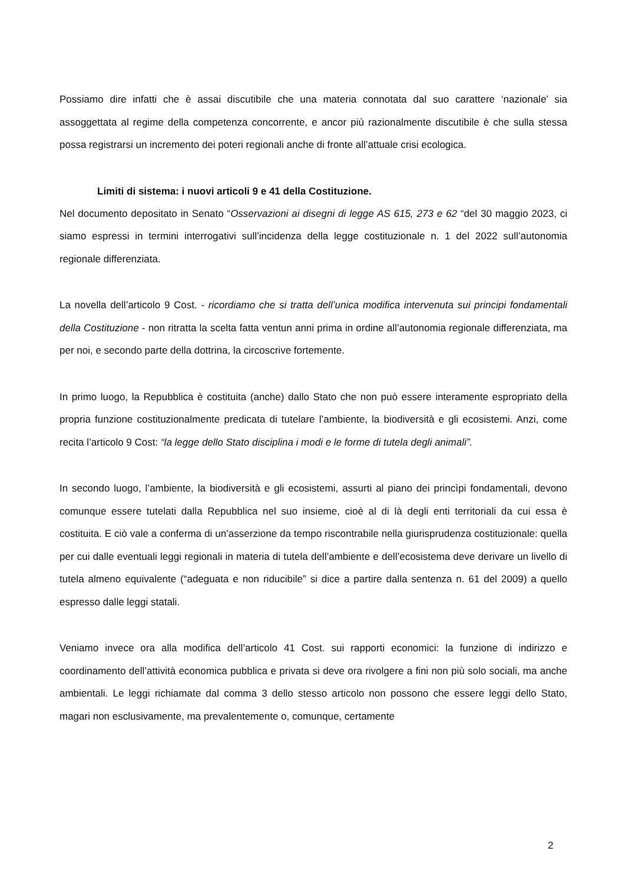Possiamo dire infatti che è assai discutibile che una materia connotata dal suo carattere ‘nazionale’ sia assoggettata al regime della competenza concorrente, e ancor più razionalmente discutibile è che sulla stessa possa registrarsi un incremento dei poteri regionali anche di fronte all’attuale crisi ecologica.
Limiti di sistema: i nuovi articoli 9 e 41 della Costituzione.
Nel documento depositato in Senato “Osservazioni ai disegni di legge AS 615, 273 e 62 “del 30 maggio 2023, ci siamo espressi in termini interrogativi sull’incidenza della legge costituzionale n. 1 del 2022 sull’autonomia regionale differenziata.
La novella dell’articolo 9 Cost. - ricordiamo che si tratta dell’unica modifica intervenuta sui principi fondamentali della Costituzione - non ritratta la scelta fatta ventun anni prima in ordine all’autonomia regionale differenziata, ma per noi, e secondo parte della dottrina, la circoscrive fortemente.
In primo luogo, la Repubblica è costituita (anche) dallo Stato che non può essere interamente espropriato della propria funzione costituzionalmente predicata di tutelare l’ambiente, la biodiversità e gli ecosistemi. Anzi, come recita l’articolo 9 Cost: “la legge dello Stato disciplina i modi e le forme di tutela degli animali”.
In secondo luogo, l’ambiente, la biodiversità e gli ecosistemi, assurti al piano dei princìpi fondamentali, devono comunque essere tutelati dalla Repubblica nel suo insieme, cioè al di là degli enti territoriali da cui essa è costituita. E ciò vale a conferma di un’asserzione da tempo riscontrabile nella giurisprudenza costituzionale: quella per cui dalle eventuali leggi regionali in materia di tutela dell’ambiente e dell’ecosistema deve derivare un livello di tutela almeno equivalente (“adeguata e non riducibile” si dice a partire dalla sentenza n. 61 del 2009) a quello espresso dalle leggi statali.
Veniamo invece ora alla modifica dell’articolo 41 Cost. sui rapporti economici: la funzione di indirizzo e coordinamento dell’attività economica pubblica e privata si deve ora rivolgere a fini non più solo sociali, ma anche ambientali. Le leggi richiamate dal comma 3 dello stesso articolo non possono che essere leggi dello Stato, magari non esclusivamente, ma prevalentemente o, comunque, certamente
2